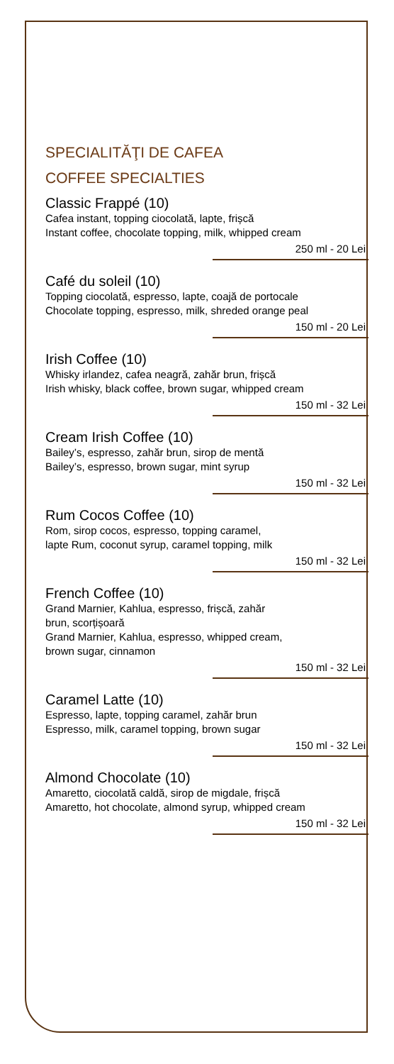SPECIALITĂŢI DE CAFEA
COFFEE SPECIALTIES
Classic Frappé (10)
Cafea instant, topping ciocolată, lapte, frișcă
Instant coffee, chocolate topping, milk, whipped cream
250 ml - 20 Lei
Café du soleil (10)
Topping ciocolată, espresso, lapte, coajă de portocale
Chocolate topping, espresso, milk, shreded orange peal
150 ml - 20 Lei
Irish Coffee (10)
Whisky irlandez, cafea neagră, zahăr brun, frișcă
Irish whisky, black coffee, brown sugar, whipped cream
150 ml - 32 Lei
Cream Irish Coffee (10)
Bailey’s, espresso, zahăr brun, sirop de mentă
Bailey’s, espresso, brown sugar, mint syrup
150 ml - 32 Lei
Rum Cocos Coffee (10)
Rom, sirop cocos, espresso, topping caramel,
lapte Rum, coconut syrup, caramel topping, milk
150 ml - 32 Lei
French Coffee (10)
Grand Marnier, Kahlua, espresso, frișcă, zahăr
brun, scorțișoară
Grand Marnier, Kahlua, espresso, whipped cream,
brown sugar, cinnamon
150 ml - 32 Lei
Caramel Latte (10)
Espresso, lapte, topping caramel, zahăr brun
Espresso, milk, caramel topping, brown sugar
150 ml - 32 Lei
Almond Chocolate (10)
Amaretto, ciocolată caldă, sirop de migdale, frișcă
Amaretto, hot chocolate, almond syrup, whipped cream
150 ml - 32 Lei